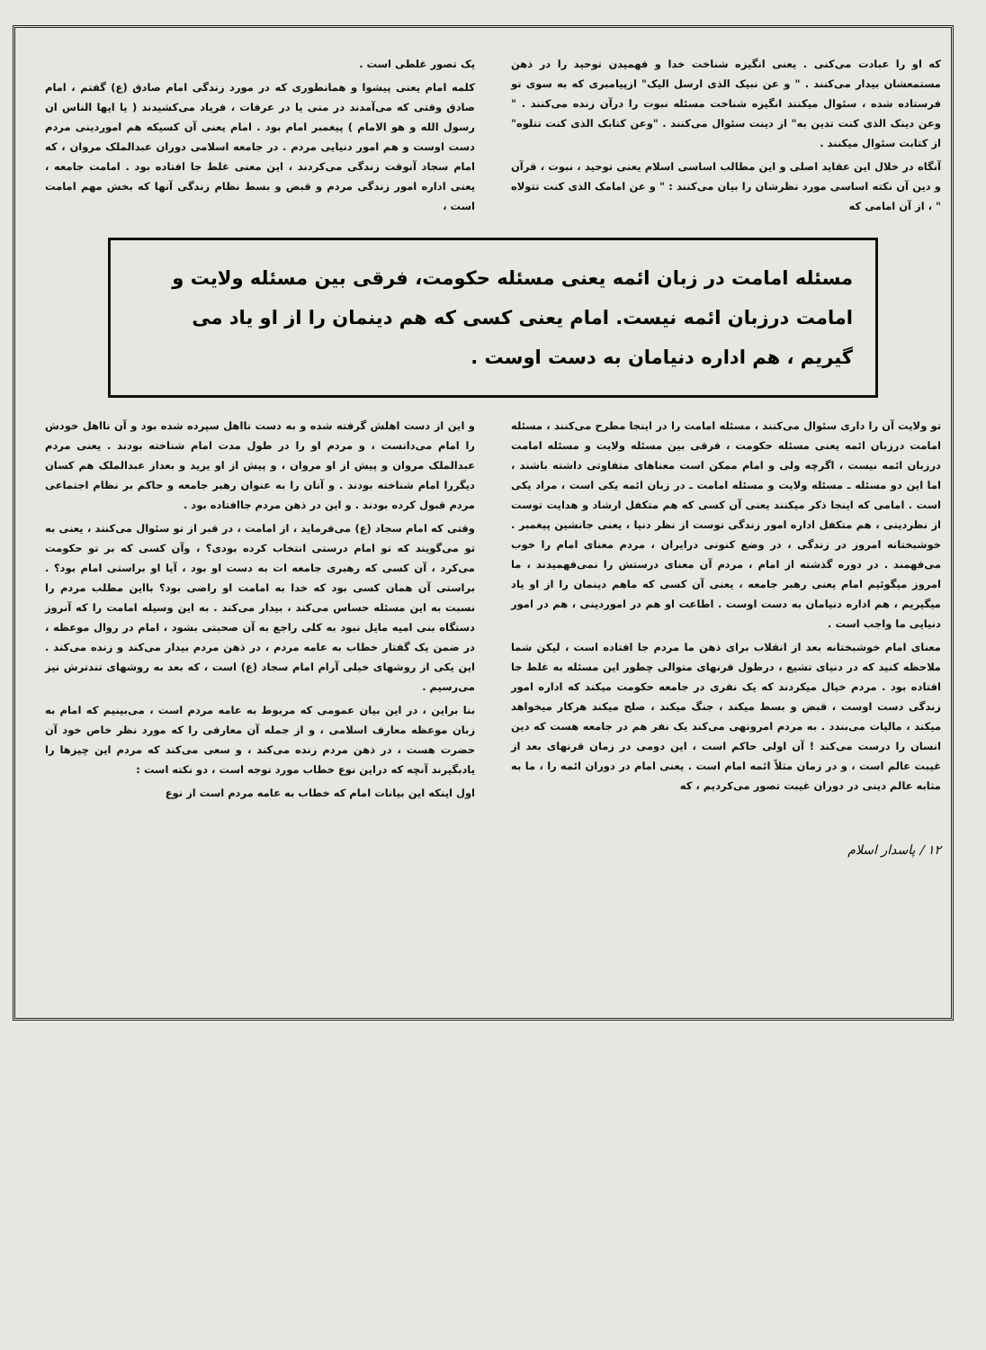که او را عبادت می‌کنی . یعنی انگیزه شناخت خدا و فهمیدن توحید را در ذهن مستمعشان بیدار می‌کنند . " و عن نبیک الذی ارسل الیک" ازپیامبری که به سوی تو فرستاده شده ، سئوال میکنند انگیزه شناخت مسئله نبوت را درآن زنده می‌کنند . " وعن دینک الذی کنت تدین به" از دینت سئوال می‌کنند . "وعن کتابک الذی کنت تتلوه" از کتابت سئوال میکنند .
آنگاه در خلال این عقاید اصلی و این مطالب اساسی اسلام یعنی توحید ، نبوت ، قرآن و دین آن نکته اساسی مورد نظرشان را بیان می‌کنند : " و عن امامک الذی کنت تتولاه " ، از آن امامی که
یک تصور غلطی است .
کلمه امام یعنی پیشوا و همانطوری که در مورد زندگی امام صادق (ع) گفتم ، امام صادق وقتی که می‌آمدند در منی یا در عرفات ، فریاد می‌کشیدند ( یا ایها الناس ان رسول الله و هو الامام ) پیغمبر امام بود . امام یعنی آن کسیکه هم اموردینی مردم دست اوست و هم امور دنیایی مردم . در جامعه اسلامی دوران عبدالملک مروان ، که امام سجاد آنوقت زندگی می‌کردند ، این معنی غلط جا افتاده بود . امامت جامعه ، یعنی اداره امور زندگی مردم و قبض و بسط نظام زندگی آنها که بخش مهم امامت است ،
مسئله امامت در زبان ائمه یعنی مسئله حکومت، فرقی بین مسئله ولایت و امامت درزبان ائمه نیست. امام یعنی کسی که هم دینمان را از او یاد می گیریم ، هم اداره دنیامان به دست اوست .
تو ولایت آن را داری سئوال می‌کنند ، مسئله امامت را در اینجا مطرح می‌کنند ، مسئله امامت درزبان ائمه یعنی مسئله حکومت ، فرقی بین مسئله ولایت و مسئله امامت درزبان ائمه نیست ، اگرچه ولی و امام ممکن است معناهای متفاوتی داشته باشند ، اما این دو مسئله ـ مسئله ولایت و مسئله امامت ـ در زبان ائمه یکی است ، مراد یکی است . امامی که اینجا ذکر میکنند یعنی آن کسی که هم متکفل ارشاد و هدایت توست از نظردینی ، هم متکفل اداره امور زندگی توست از نظر دنیا ، یعنی جانشین پیغمبر . خوشبختانه امروز در زندگی ، در وضع کنونی درایران ، مردم معنای امام را خوب می‌فهمند . در دوره گذشته از امام ، مردم آن معنای درستش را نمی‌فهمیدند ، ما امروز میگوئیم امام یعنی رهبر جامعه ، یعنی آن کسی که ماهم دینمان را از او یاد میگیریم ، هم اداره دنیامان به دست اوست . اطاعت او هم در اموردینی ، هم در امور دنیایی ما واجب است .
معنای امام خوشبختانه بعد از انقلاب برای ذهن ما مردم جا افتاده است ، لیکن شما ملاحظه کنید که در دنیای تشیع ، درطول قرنهای متوالی چطور این مسئله به غلط جا افتاده بود . مردم خیال میکردند که یک نفری در جامعه حکومت میکند که اداره امور زندگی دست اوست ، قبض و بسط میکند ، جنگ میکند ، صلح میکند هرکار میخواهد میکند ، مالیات می‌بندد . به مردم امرونهی می‌کند یک نفر هم در جامعه هست که دین انسان را درست می‌کند ! آن اولی حاکم است ، این دومی در زمان قرنهای بعد از غیبت عالم است ، و در زمان مثلاً ائمه امام است . یعنی امام در دوران ائمه را ، ما به مثابه عالم دینی در دوران غیبت تصور می‌کردیم ، که
و این از دست اهلش گرفته شده و به دست نااهل سپرده شده بود و آن نااهل خودش را امام می‌دانست ، و مردم او را در طول مدت امام شناخته بودند . یعنی مردم عبدالملک مروان و پیش از او مروان ، و پیش از او یزید و بعداز عبدالملک هم کسان دیگررا امام شناخته بودند . و آنان را به عنوان رهبر جامعه و حاکم بر نظام اجتماعی مردم قبول کرده بودند . و این در ذهن مردم جاافتاده بود .
وقتی که امام سجاد (ع) می‌فرماید ، از امامت ، در قبر از تو سئوال می‌کنند ، یعنی به تو می‌گویند که تو امام درستی انتخاب کرده بودی؟ ، وآن کسی که بر تو حکومت می‌کرد ، آن کسی که رهبری جامعه ات به دست او بود ، آیا او براستی امام بود؟ . براستی آن همان کسی بود که خدا به امامت او راضی بود؟ بااین مطلب مردم را نسبت به این مسئله حساس می‌کند ، بیدار می‌کند . به این وسیله امامت را که آنروز دستگاه بنی امیه مایل نبود به کلی راجع به آن صحبتی بشود ، امام در روال موعظه ، در ضمن یک گفتار خطاب به عامه مردم ، در ذهن مردم بیدار می‌کند و زنده می‌کند . این یکی از روشهای خیلی آرام امام سجاد (ع) است ، که بعد به روشهای تندترش نیز می‌رسیم .
بنا براین ، در این بیان عمومی که مربوط به عامه مردم است ، می‌بینیم که امام به زبان موعظه معارف اسلامی ، و از جمله آن معارفی را که مورد نظر خاص خود آن حضرت هست ، در ذهن مردم زنده می‌کند ، و سعی می‌کند که مردم این چیزها را یادبگیرند آنچه که دراین نوع خطاب مورد توجه است ، دو نکته است :
اول اینکه این بیانات امام که خطاب به عامه مردم است از نوع
۱۲ / پاسدار اسلام